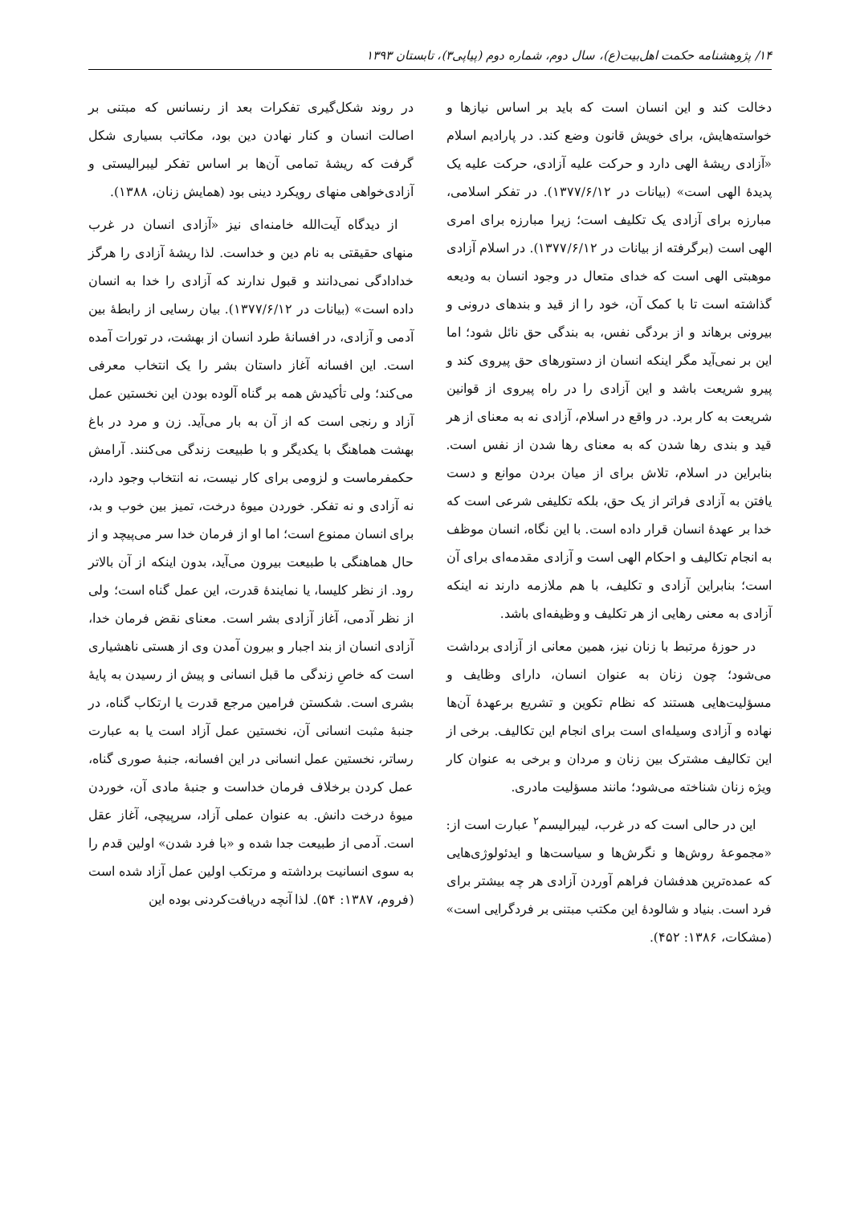۱۴/ پژوهشنامه حکمت اهل‌بیت(ع)، سال دوم، شماره دوم (پیاپی۳)، تابستان ۱۳۹۳
دخالت کند و این انسان است که باید بر اساس نیازها و خواسته‌هایش، برای خویش قانون وضع کند. در پارادیم اسلام «آزادی ریشهٔ الهی دارد و حرکت علیه آزادی، حرکت علیه یک پدیدهٔ الهی است» (بیانات در ۱۳۷۷/۶/۱۲). در تفکر اسلامی، مبارزه برای آزادی یک تکلیف است؛ زیرا مبارزه برای امری الهی است (برگرفته از بیانات در ۱۳۷۷/۶/۱۲). در اسلام آزادی موهبتی الهی است که خدای متعال در وجود انسان به ودیعه گذاشته است تا با کمک آن، خود را از قید و بندهای درونی و بیرونی برهاند و از بردگی نفس، به بندگی حق نائل شود؛ اما این بر نمی‌آید مگر اینکه انسان از دستورهای حق پیروی کند و پیرو شریعت باشد و این آزادی را در راه پیروی از قوانین شریعت به کار برد. در واقع در اسلام، آزادی نه به معنای از هر قید و بندی رها شدن که به معنای رها شدن از نفس است. بنابراین در اسلام، تلاش برای از میان بردن موانع و دست یافتن به آزادی فراتر از یک حق، بلکه تکلیفی شرعی است که خدا بر عهدهٔ انسان قرار داده است. با این نگاه، انسان موظف به انجام تکالیف و احکام الهی است و آزادی مقدمه‌ای برای آن است؛ بنابراین آزادی و تکلیف، با هم ملازمه دارند نه اینکه آزادی به معنی رهایی از هر تکلیف و وظیفه‌ای باشد.
در حوزهٔ مرتبط با زنان نیز، همین معانی از آزادی برداشت می‌شود؛ چون زنان به عنوان انسان، دارای وظایف و مسؤلیت‌هایی هستند که نظام تکوین و تشریع برعهدهٔ آن‌ها نهاده و آزادی وسیله‌ای است برای انجام این تکالیف. برخی از این تکالیف مشترک بین زنان و مردان و برخی به عنوان کار ویژه زنان شناخته می‌شود؛ مانند مسؤلیت مادری.
این در حالی است که در غرب، لیبرالیسم<sup>۲</sup> عبارت است از: «مجموعهٔ روش‌ها و نگرش‌ها و سیاست‌ها و ایدئولوژی‌هایی که عمده‌ترین هدفشان فراهم آوردن آزادی هر چه بیشتر برای فرد است. بنیاد و شالودهٔ این مکتب مبتنی بر فردگرایی است» (مشکات، ۱۳۸۶: ۴۵۲).
در روند شکل‌گیری تفکرات بعد از رنسانس که مبتنی بر اصالت انسان و کنار نهادن دین بود، مکاتب بسیاری شکل گرفت که ریشهٔ تمامی آن‌ها بر اساس تفکر لیبرالیستی و آزادی‌خواهی منهای رویکرد دینی بود (همایش زنان، ۱۳۸۸).
از دیدگاه آیت‌الله خامنه‌ای نیز «آزادی انسان در غرب منهای حقیقتی به نام دین و خداست. لذا ریشهٔ آزادی را هرگز خدادادگی نمی‌دانند و قبول ندارند که آزادی را خدا به انسان داده است» (بیانات در ۱۳۷۷/۶/۱۲). بیان رسایی از رابطهٔ بین آدمی و آزادی، در افسانهٔ طرد انسان از بهشت، در تورات آمده است. این افسانه آغاز داستان بشر را یک انتخاب معرفی می‌کند؛ ولی تأکیدش همه بر گناه آلوده بودن این نخستین عمل آزاد و رنجی است که از آن به بار می‌آید. زن و مرد در باغ بهشت هماهنگ با یکدیگر و با طبیعت زندگی می‌کنند. آرامش حکمفرماست و لزومی برای کار نیست، نه انتخاب وجود دارد، نه آزادی و نه تفکر. خوردن میوهٔ درخت، تمیز بین خوب و بد، برای انسان ممنوع است؛ اما او از فرمان خدا سر می‌پیچد و از حال هماهنگی با طبیعت بیرون می‌آید، بدون اینکه از آن بالاتر رود. از نظر کلیسا، یا نمایندهٔ قدرت، این عمل گناه است؛ ولی از نظر آدمی، آغاز آزادی بشر است. معنای نقض فرمان خدا، آزادی انسان از بند اجبار و بیرون آمدن وی از هستی ناهشیاری است که خاصِ زندگی ما قبل انسانی و پیش از رسیدن به پایهٔ بشری است. شکستن فرامین مرجع قدرت یا ارتکاب گناه، در جنبهٔ مثبت انسانی آن، نخستین عمل آزاد است یا به عبارت رساتر، نخستین عمل انسانی در این افسانه، جنبهٔ صوری گناه، عمل کردن برخلاف فرمان خداست و جنبهٔ مادی آن، خوردن میوهٔ درخت دانش. به عنوان عملی آزاد، سرپیچی، آغاز عقل است. آدمی از طبیعت جدا شده و «با فرد شدن» اولین قدم را به سوی انسانیت برداشته و مرتکب اولین عمل آزاد شده است (فروم، ۱۳۸۷: ۵۴). لذا آنچه دریافت‌کردنی بوده این